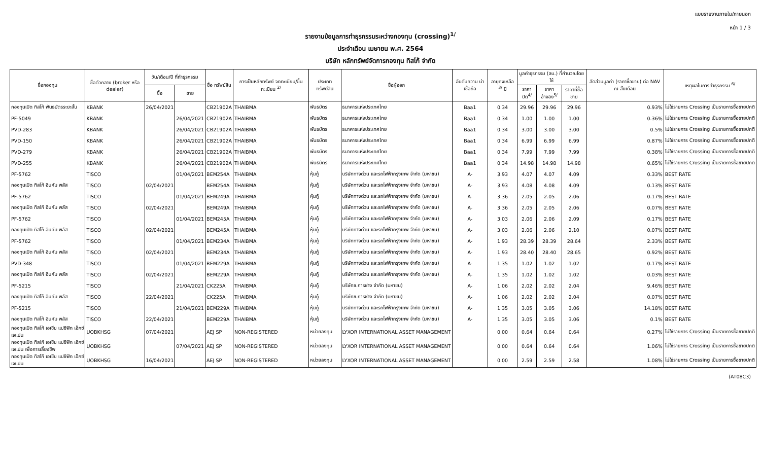แบบรายงานภายใน/ภายนอก
หน้า 1 / 3
รายงานข้อมูลการทำธุรกรรมระหว่างกองทุน (crossing)<sup>1/</sup>
ประจำเดือน เมษายน พ.ศ. 2564
บริษัท หลักทรัพย์จัดการกองทุน ทิสโก้ จำกัด
| ชื่อกองทุน | ชื่อตัวกลาง (broker หรือ dealer) | วัน/เดือน/ปี ที่ทำธุรกรรม | | ชื่อ ทรัพย์สิน | การเป็นหลักทรัพย์ จดทะเบียน/ขึ้นทะเบียน <sup>2/</sup> | ประเภท ทรัพย์สิน | ชื่อผู้ออก | อันดับความ น่าเชื่อถือ | อายุคงเหลือ <sup>3/</sup> ปี | มูลค่าธุรกรรม (ลบ.) ที่คำนวณโดยใช้ | | | สัดส่วนมูลค่า (ราคาซื้อขาย) ต่อ NAV ณ สิ้นเดือน | เหตุผลในการทำธุรกรรม <sup>6/</sup> |
| --- | --- | --- | --- | --- | --- | --- | --- | --- | --- | --- | --- | --- | --- | --- |
| | | ซื้อ | ขาย | | | | | | | ราคาปิด<sup>4/</sup> | ราคาอ้างอิง<sup>5/</sup> | ราคาที่ซื้อขาย | | |
| กองทุนเปิด ทิสโก้ พันธบัตรระยะสั้น | KBANK | 26/04/2021 | | CB21902A | THAIBMA | พันธบัตร | ธนาคารแห่งประเทศไทย | Baa1 | 0.34 | 29.96 | 29.96 | 29.96 | 0.93% | ไม่ใช่รายการ Crossing เป็นรายการซื้อขายปกติ |
| PF-5049 | KBANK | | 26/04/2021 | CB21902A | THAIBMA | พันธบัตร | ธนาคารแห่งประเทศไทย | Baa1 | 0.34 | 1.00 | 1.00 | 1.00 | 0.36% | ไม่ใช่รายการ Crossing เป็นรายการซื้อขายปกติ |
| PVD-283 | KBANK | | 26/04/2021 | CB21902A | THAIBMA | พันธบัตร | ธนาคารแห่งประเทศไทย | Baa1 | 0.34 | 3.00 | 3.00 | 3.00 | 0.5% | ไม่ใช่รายการ Crossing เป็นรายการซื้อขายปกติ |
| PVD-150 | KBANK | | 26/04/2021 | CB21902A | THAIBMA | พันธบัตร | ธนาคารแห่งประเทศไทย | Baa1 | 0.34 | 6.99 | 6.99 | 6.99 | 0.87% | ไม่ใช่รายการ Crossing เป็นรายการซื้อขายปกติ |
| PVD-279 | KBANK | | 26/04/2021 | CB21902A | THAIBMA | พันธบัตร | ธนาคารแห่งประเทศไทย | Baa1 | 0.34 | 7.99 | 7.99 | 7.99 | 0.38% | ไม่ใช่รายการ Crossing เป็นรายการซื้อขายปกติ |
| PVD-255 | KBANK | | 26/04/2021 | CB21902A | THAIBMA | พันธบัตร | ธนาคารแห่งประเทศไทย | Baa1 | 0.34 | 14.98 | 14.98 | 14.98 | 0.65% | ไม่ใช่รายการ Crossing เป็นรายการซื้อขายปกติ |
| PF-5762 | TISCO | | 01/04/2021 | BEM254A | THAIBMA | หุ้นกู้ | บริษัททางด่วน และรถไฟฟ้ากรุงเทพ จำกัด (มหาชน) | A- | 3.93 | 4.07 | 4.07 | 4.09 | 0.33% | BEST RATE |
| กองทุนเปิด ทิสโก้ อินคัม พลัส | TISCO | 02/04/2021 | | BEM254A | THAIBMA | หุ้นกู้ | บริษัททางด่วน และรถไฟฟ้ากรุงเทพ จำกัด (มหาชน) | A- | 3.93 | 4.08 | 4.08 | 4.09 | 0.13% | BEST RATE |
| PF-5762 | TISCO | | 01/04/2021 | BEM249A | THAIBMA | หุ้นกู้ | บริษัททางด่วน และรถไฟฟ้ากรุงเทพ จำกัด (มหาชน) | A- | 3.36 | 2.05 | 2.05 | 2.06 | 0.17% | BEST RATE |
| กองทุนเปิด ทิสโก้ อินคัม พลัส | TISCO | 02/04/2021 | | BEM249A | THAIBMA | หุ้นกู้ | บริษัททางด่วน และรถไฟฟ้ากรุงเทพ จำกัด (มหาชน) | A- | 3.36 | 2.05 | 2.05 | 2.06 | 0.07% | BEST RATE |
| PF-5762 | TISCO | | 01/04/2021 | BEM245A | THAIBMA | หุ้นกู้ | บริษัททางด่วน และรถไฟฟ้ากรุงเทพ จำกัด (มหาชน) | A- | 3.03 | 2.06 | 2.06 | 2.09 | 0.17% | BEST RATE |
| กองทุนเปิด ทิสโก้ อินคัม พลัส | TISCO | 02/04/2021 | | BEM245A | THAIBMA | หุ้นกู้ | บริษัททางด่วน และรถไฟฟ้ากรุงเทพ จำกัด (มหาชน) | A- | 3.03 | 2.06 | 2.06 | 2.10 | 0.07% | BEST RATE |
| PF-5762 | TISCO | | 01/04/2021 | BEM234A | THAIBMA | หุ้นกู้ | บริษัททางด่วน และรถไฟฟ้ากรุงเทพ จำกัด (มหาชน) | A- | 1.93 | 28.39 | 28.39 | 28.64 | 2.33% | BEST RATE |
| กองทุนเปิด ทิสโก้ อินคัม พลัส | TISCO | 02/04/2021 | | BEM234A | THAIBMA | หุ้นกู้ | บริษัททางด่วน และรถไฟฟ้ากรุงเทพ จำกัด (มหาชน) | A- | 1.93 | 28.40 | 28.40 | 28.65 | 0.92% | BEST RATE |
| PVD-348 | TISCO | | 01/04/2021 | BEM229A | THAIBMA | หุ้นกู้ | บริษัททางด่วน และรถไฟฟ้ากรุงเทพ จำกัด (มหาชน) | A- | 1.35 | 1.02 | 1.02 | 1.02 | 0.17% | BEST RATE |
| กองทุนเปิด ทิสโก้ อินคัม พลัส | TISCO | 02/04/2021 | | BEM229A | THAIBMA | หุ้นกู้ | บริษัททางด่วน และรถไฟฟ้ากรุงเทพ จำกัด (มหาชน) | A- | 1.35 | 1.02 | 1.02 | 1.02 | 0.03% | BEST RATE |
| PF-5215 | TISCO | | 21/04/2021 | CK225A | THAIBMA | หุ้นกู้ | บริษัทช.การช่าง จำกัด (มหาชน) | A- | 1.06 | 2.02 | 2.02 | 2.04 | 9.46% | BEST RATE |
| กองทุนเปิด ทิสโก้ อินคัม พลัส | TISCO | 22/04/2021 | | CK225A | THAIBMA | หุ้นกู้ | บริษัทช.การช่าง จำกัด (มหาชน) | A- | 1.06 | 2.02 | 2.02 | 2.04 | 0.07% | BEST RATE |
| PF-5215 | TISCO | | 21/04/2021 | BEM229A | THAIBMA | หุ้นกู้ | บริษัททางด่วน และรถไฟฟ้ากรุงเทพ จำกัด (มหาชน) | A- | 1.35 | 3.05 | 3.05 | 3.06 | 14.18% | BEST RATE |
| กองทุนเปิด ทิสโก้ อินคัม พลัส | TISCO | 22/04/2021 | | BEM229A | THAIBMA | หุ้นกู้ | บริษัททางด่วน และรถไฟฟ้ากรุงเทพ จำกัด (มหาชน) | A- | 1.35 | 3.05 | 3.05 | 3.06 | 0.1% | BEST RATE |
| กองทุนเปิด ทิสโก้ เอเชีย แปซิฟิก เอ็กซ์ เจแปน | UOBKHSG | 07/04/2021 | | AEJ SP | NON-REGISTERED | หน่วยลงทุน | LYXOR INTERNATIONAL ASSET MANAGEMENT | | 0.00 | 0.64 | 0.64 | 0.64 | 0.27% | ไม่ใช่รายการ Crossing เป็นรายการซื้อขายปกติ |
| กองทุนเปิด ทิสโก้ เอเชีย แปซิฟิก เอ็กซ์ เจแปน เพื่อการเลี้ยงชีพ | UOBKHSG | | 07/04/2021 | AEJ SP | NON-REGISTERED | หน่วยลงทุน | LYXOR INTERNATIONAL ASSET MANAGEMENT | | 0.00 | 0.64 | 0.64 | 0.64 | 1.06% | ไม่ใช่รายการ Crossing เป็นรายการซื้อขายปกติ |
| กองทุนเปิด ทิสโก้ เอเชีย แปซิฟิก เอ็กซ์ เจแปน | UOBKHSG | 16/04/2021 | | AEJ SP | NON-REGISTERED | หน่วยลงทุน | LYXOR INTERNATIONAL ASSET MANAGEMENT | | 0.00 | 2.59 | 2.59 | 2.58 | 1.08% | ไม่ใช่รายการ Crossing เป็นรายการซื้อขายปกติ |
(AT08C3)